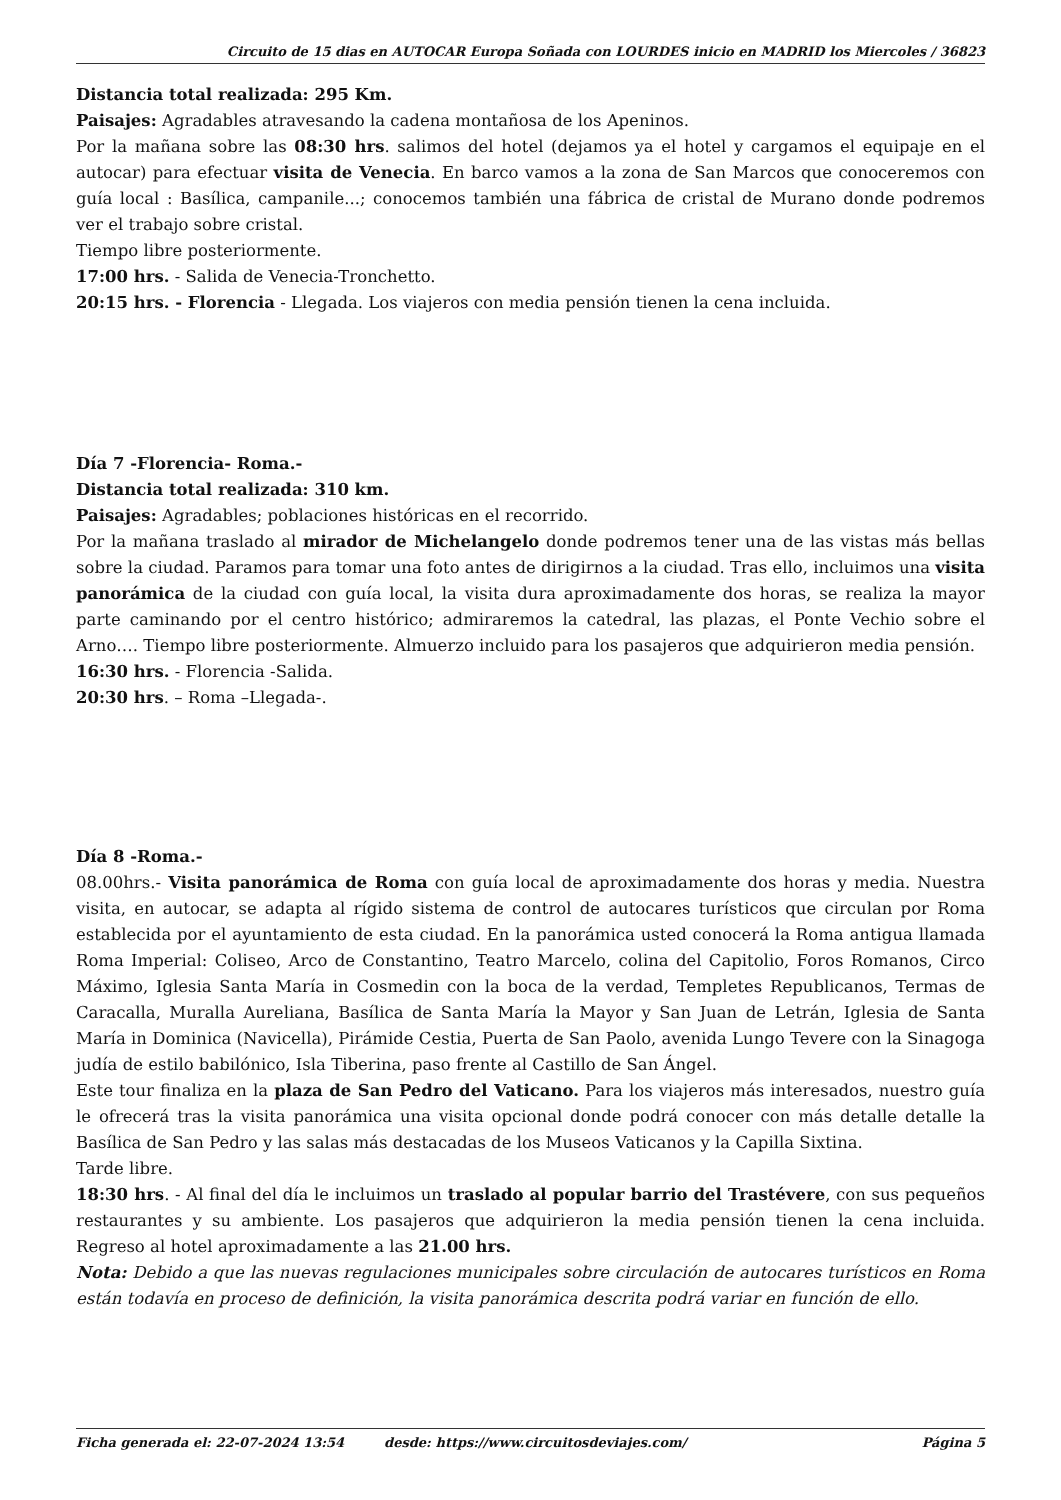Circuito de 15 dias en AUTOCAR Europa Soñada con LOURDES inicio en MADRID los Miercoles / 36823
Distancia total realizada: 295 Km.
Paisajes: Agradables atravesando la cadena montañosa de los Apeninos.
Por la mañana sobre las 08:30 hrs. salimos del hotel (dejamos ya el hotel y cargamos el equipaje en el autocar) para efectuar visita de Venecia. En barco vamos a la zona de San Marcos que conoceremos con guía local : Basílica, campanile...; conocemos también una fábrica de cristal de Murano donde podremos ver el trabajo sobre cristal.
Tiempo libre posteriormente.
17:00 hrs. - Salida de Venecia-Tronchetto.
20:15 hrs. - Florencia - Llegada. Los viajeros con media pensión tienen la cena incluida.
Día 7 -Florencia- Roma.-
Distancia total realizada: 310 km.
Paisajes: Agradables; poblaciones históricas en el recorrido.
Por la mañana traslado al mirador de Michelangelo donde podremos tener una de las vistas más bellas sobre la ciudad. Paramos para tomar una foto antes de dirigirnos a la ciudad. Tras ello, incluimos una visita panorámica de la ciudad con guía local, la visita dura aproximadamente dos horas, se realiza la mayor parte caminando por el centro histórico; admiraremos la catedral, las plazas, el Ponte Vechio sobre el Arno…. Tiempo libre posteriormente. Almuerzo incluido para los pasajeros que adquirieron media pensión.
16:30 hrs. - Florencia -Salida.
20:30 hrs. – Roma –Llegada-.
Día 8 -Roma.-
08.00hrs.- Visita panorámica de Roma con guía local de aproximadamente dos horas y media. Nuestra visita, en autocar, se adapta al rígido sistema de control de autocares turísticos que circulan por Roma establecida por el ayuntamiento de esta ciudad. En la panorámica usted conocerá la Roma antigua llamada Roma Imperial: Coliseo, Arco de Constantino, Teatro Marcelo, colina del Capitolio, Foros Romanos, Circo Máximo, Iglesia Santa María in Cosmedin con la boca de la verdad, Templetes Republicanos, Termas de Caracalla, Muralla Aureliana, Basílica de Santa María la Mayor y San Juan de Letrán, Iglesia de Santa María in Dominica (Navicella), Pirámide Cestia, Puerta de San Paolo, avenida Lungo Tevere con la Sinagoga judía de estilo babilónico, Isla Tiberina, paso frente al Castillo de San Ángel.
Este tour finaliza en la plaza de San Pedro del Vaticano. Para los viajeros más interesados, nuestro guía le ofrecerá tras la visita panorámica una visita opcional donde podrá conocer con más detalle detalle la Basílica de San Pedro y las salas más destacadas de los Museos Vaticanos y la Capilla Sixtina.
Tarde libre.
18:30 hrs. - Al final del día le incluimos un traslado al popular barrio del Trastévere, con sus pequeños restaurantes y su ambiente. Los pasajeros que adquirieron la media pensión tienen la cena incluida. Regreso al hotel aproximadamente a las 21.00 hrs.
Nota: Debido a que las nuevas regulaciones municipales sobre circulación de autocares turísticos en Roma están todavía en proceso de definición, la visita panorámica descrita podrá variar en función de ello.
Ficha generada el: 22-07-2024 13:54 desde: https://www.circuitosdeviajes.com/ Página 5